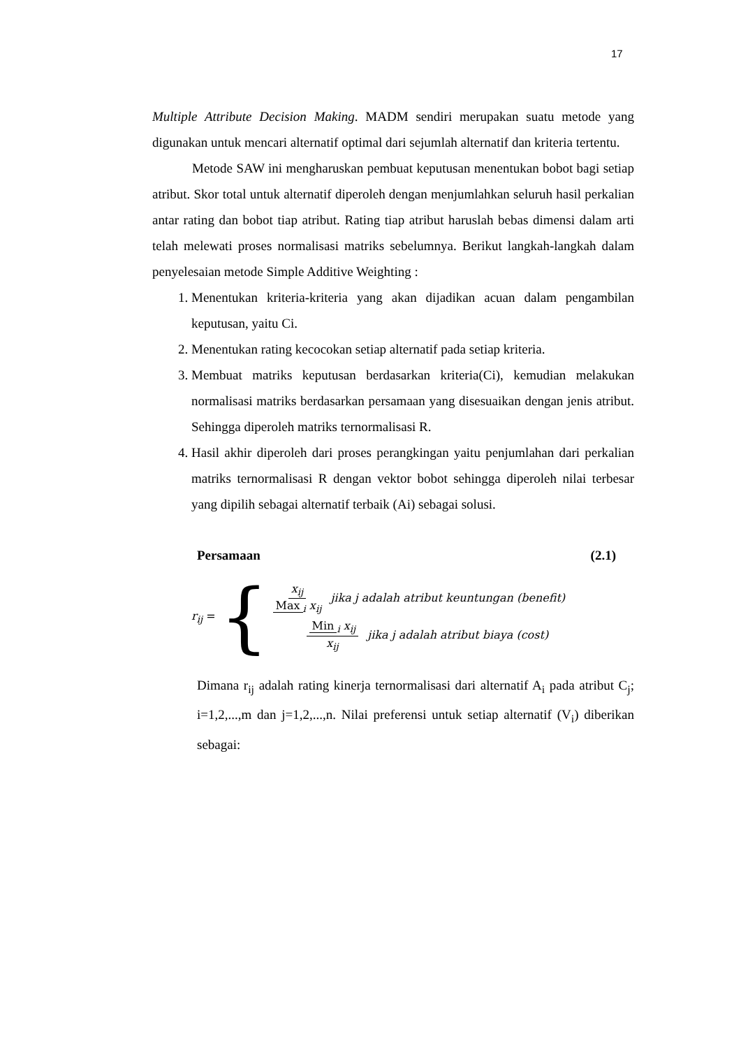17
Multiple Attribute Decision Making. MADM sendiri merupakan suatu metode yang digunakan untuk mencari alternatif optimal dari sejumlah alternatif dan kriteria tertentu.
Metode SAW ini mengharuskan pembuat keputusan menentukan bobot bagi setiap atribut. Skor total untuk alternatif diperoleh dengan menjumlahkan seluruh hasil perkalian antar rating dan bobot tiap atribut. Rating tiap atribut haruslah bebas dimensi dalam arti telah melewati proses normalisasi matriks sebelumnya. Berikut langkah-langkah dalam penyelesaian metode Simple Additive Weighting :
1. Menentukan kriteria-kriteria yang akan dijadikan acuan dalam pengambilan keputusan, yaitu Ci.
2. Menentukan rating kecocokan setiap alternatif pada setiap kriteria.
3. Membuat matriks keputusan berdasarkan kriteria(Ci), kemudian melakukan normalisasi matriks berdasarkan persamaan yang disesuaikan dengan jenis atribut. Sehingga diperoleh matriks ternormalisasi R.
4. Hasil akhir diperoleh dari proses perangkingan yaitu penjumlahan dari perkalian matriks ternormalisasi R dengan vektor bobot sehingga diperoleh nilai terbesar yang dipilih sebagai alternatif terbaik (Ai) sebagai solusi.
Persamaan (2.1)
r<sub>ij</sub> = {
x<sub>ij</sub> Max<sub>i</sub> x<sub>ij</sub> jika j adalah atribut keuntungan (benefit)
Min<sub>i</sub> x<sub>ij</sub> x<sub>ij</sub> jika j adalah atribut biaya (cost)
Dimana r<sub>ij</sub> adalah rating kinerja ternormalisasi dari alternatif A<sub>i</sub> pada atribut C<sub>j</sub>; i=1,2,...,m dan j=1,2,...,n. Nilai preferensi untuk setiap alternatif (V<sub>i</sub>) diberikan sebagai: